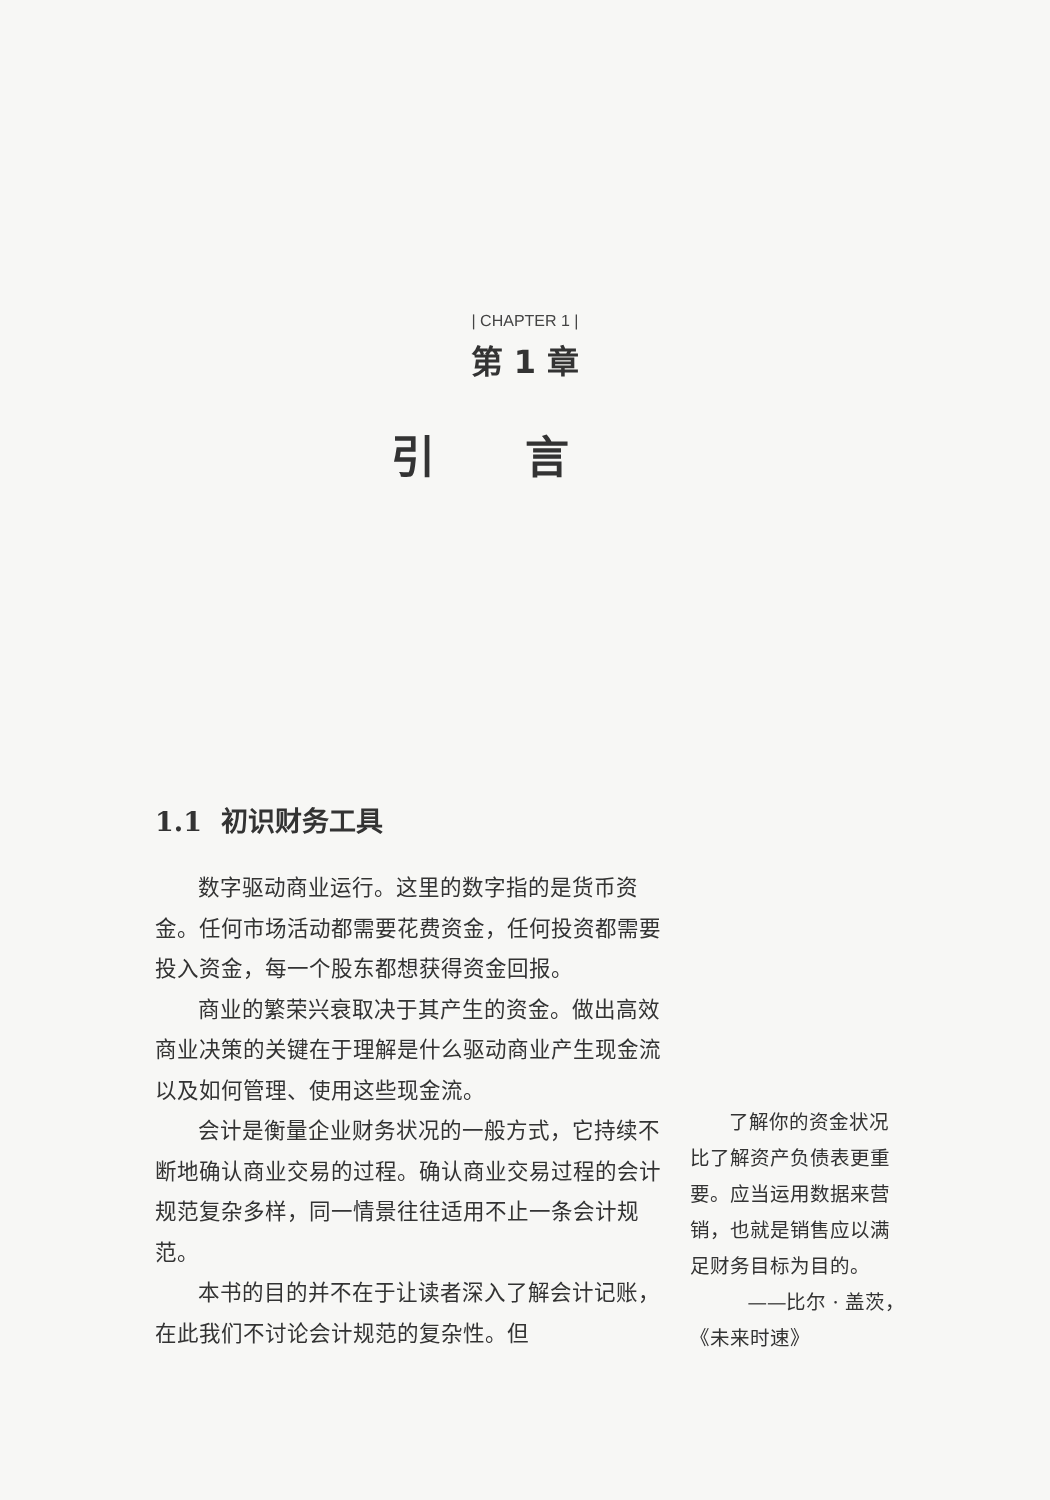| CHAPTER 1 |
第 1 章
引言
1.1 初识财务工具
数字驱动商业运行。这里的数字指的是货币资金。任何市场活动都需要花费资金，任何投资都需要投入资金，每一个股东都想获得资金回报。
商业的繁荣兴衰取决于其产生的资金。做出高效商业决策的关键在于理解是什么驱动商业产生现金流以及如何管理、使用这些现金流。
会计是衡量企业财务状况的一般方式，它持续不断地确认商业交易的过程。确认商业交易过程的会计规范复杂多样，同一情景往往适用不止一条会计规范。
本书的目的并不在于让读者深入了解会计记账，在此我们不讨论会计规范的复杂性。但
了解你的资金状况比了解资产负债表更重要。应当运用数据来营销，也就是销售应以满足财务目标为目的。
——比尔 · 盖茨，
《未来时速》